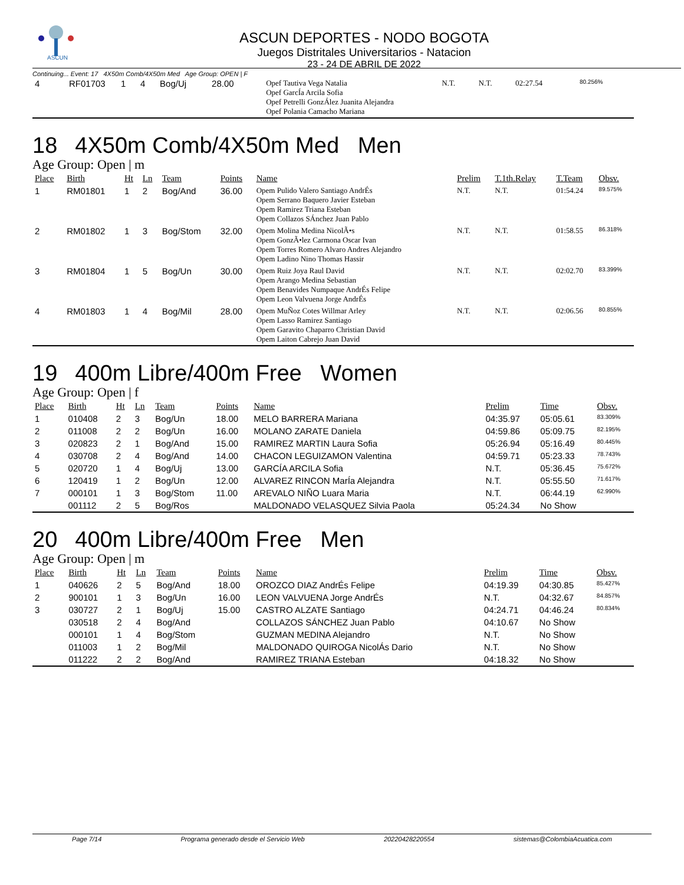ASCUN
ASCUN DEPORTES - NODO BOGOTA
Juegos Distritales Universitarios - Natacion
23 - 24 DE ABRIL DE 2022
Continuing... Event: 17 4X50m Comb/4X50m Med Age Group: OPEN | F
| 4 | RF01703 | 1 | 4 | Bog/Uj | 28.00 | Opef Tautiva Vega Natalia Opef GarcÍa Arcila Sofia Opef Petrelli GonzÁlez Juanita Alejandra Opef Polania Camacho Mariana | N.T. | N.T. | 02:27.54 | 80.256% |
18 4X50m Comb/4X50m Med Men
Age Group: Open | m
| Place | Birth | Ht | Ln | Team | Points | Name | Prelim | T.1th.Relay | T.Team | Obsv. |
| --- | --- | --- | --- | --- | --- | --- | --- | --- | --- | --- |
| 1 | RM01801 | 1 | 2 | Bog/And | 36.00 | Opem Pulido Valero Santiago AndrÉs Opem Serrano Baquero Javier Esteban Opem Ramirez Triana Esteban Opem Collazos SÁnchez Juan Pablo | N.T. | N.T. | 01:54.24 | 89.575% |
| 2 | RM01802 | 1 | 3 | Bog/Stom | 32.00 | Opem Molina Medina NicolÃ•s Opem GonzÃ•lez Carmona Oscar Ivan Opem Torres Romero Alvaro Andres Alejandro Opem Ladino Nino Thomas Hassir | N.T. | N.T. | 01:58.55 | 86.318% |
| 3 | RM01804 | 1 | 5 | Bog/Un | 30.00 | Opem Ruiz Joya Raul David Opem Arango Medina Sebastian Opem Benavides Numpaque AndrÉs Felipe Opem Leon Valvuena Jorge AndrÉs | N.T. | N.T. | 02:02.70 | 83.399% |
| 4 | RM01803 | 1 | 4 | Bog/Mil | 28.00 | Opem MuÑoz Cotes Willmar Arley Opem Lasso Ramirez Santiago Opem Garavito Chaparro Christian David Opem Laiton Cabrejo Juan David | N.T. | N.T. | 02:06.56 | 80.855% |
19 400m Libre/400m Free Women
Age Group: Open | f
| Place | Birth | Ht | Ln | Team | Points | Name | Prelim | Time | Obsv. |
| --- | --- | --- | --- | --- | --- | --- | --- | --- | --- |
| 1 | 010408 | 2 | 3 | Bog/Un | 18.00 | MELO BARRERA Mariana | 04:35.97 | 05:05.61 | 83.309% |
| 2 | 011008 | 2 | 2 | Bog/Un | 16.00 | MOLANO ZARATE Daniela | 04:59.86 | 05:09.75 | 82.195% |
| 3 | 020823 | 2 | 1 | Bog/And | 15.00 | RAMIREZ MARTIN Laura Sofia | 05:26.94 | 05:16.49 | 80.445% |
| 4 | 030708 | 2 | 4 | Bog/And | 14.00 | CHACON LEGUIZAMON Valentina | 04:59.71 | 05:23.33 | 78.743% |
| 5 | 020720 | 1 | 4 | Bog/Uj | 13.00 | GARCÍA ARCILA Sofia | N.T. | 05:36.45 | 75.672% |
| 6 | 120419 | 1 | 2 | Bog/Un | 12.00 | ALVAREZ RINCON MarÍa Alejandra | N.T. | 05:55.50 | 71.617% |
| 7 | 000101 | 1 | 3 | Bog/Stom | 11.00 | AREVALO NIÑO Luara Maria | N.T. | 06:44.19 | 62.990% |
| | 001112 | 2 | 5 | Bog/Ros | | MALDONADO VELASQUEZ Silvia Paola | 05:24.34 | No Show | |
20 400m Libre/400m Free Men
Age Group: Open | m
| Place | Birth | Ht | Ln | Team | Points | Name | Prelim | Time | Obsv. |
| --- | --- | --- | --- | --- | --- | --- | --- | --- | --- |
| 1 | 040626 | 2 | 5 | Bog/And | 18.00 | OROZCO DIAZ AndrÉs Felipe | 04:19.39 | 04:30.85 | 85.427% |
| 2 | 900101 | 1 | 3 | Bog/Un | 16.00 | LEON VALVUENA Jorge AndrÉs | N.T. | 04:32.67 | 84.857% |
| 3 | 030727 | 2 | 1 | Bog/Uj | 15.00 | CASTRO ALZATE Santiago | 04:24.71 | 04:46.24 | 80.834% |
| | 030518 | 2 | 4 | Bog/And | | COLLAZOS SÁNCHEZ Juan Pablo | 04:10.67 | No Show | |
| | 000101 | 1 | 4 | Bog/Stom | | GUZMAN MEDINA Alejandro | N.T. | No Show | |
| | 011003 | 1 | 2 | Bog/Mil | | MALDONADO QUIROGA NicolÁs Dario | N.T. | No Show | |
| | 011222 | 2 | 2 | Bog/And | | RAMIREZ TRIANA Esteban | 04:18.32 | No Show | |
Page 7/14 Programa generado desde el Servicio Web 20220428220554 sistemas@ColombiaAcuatica.com